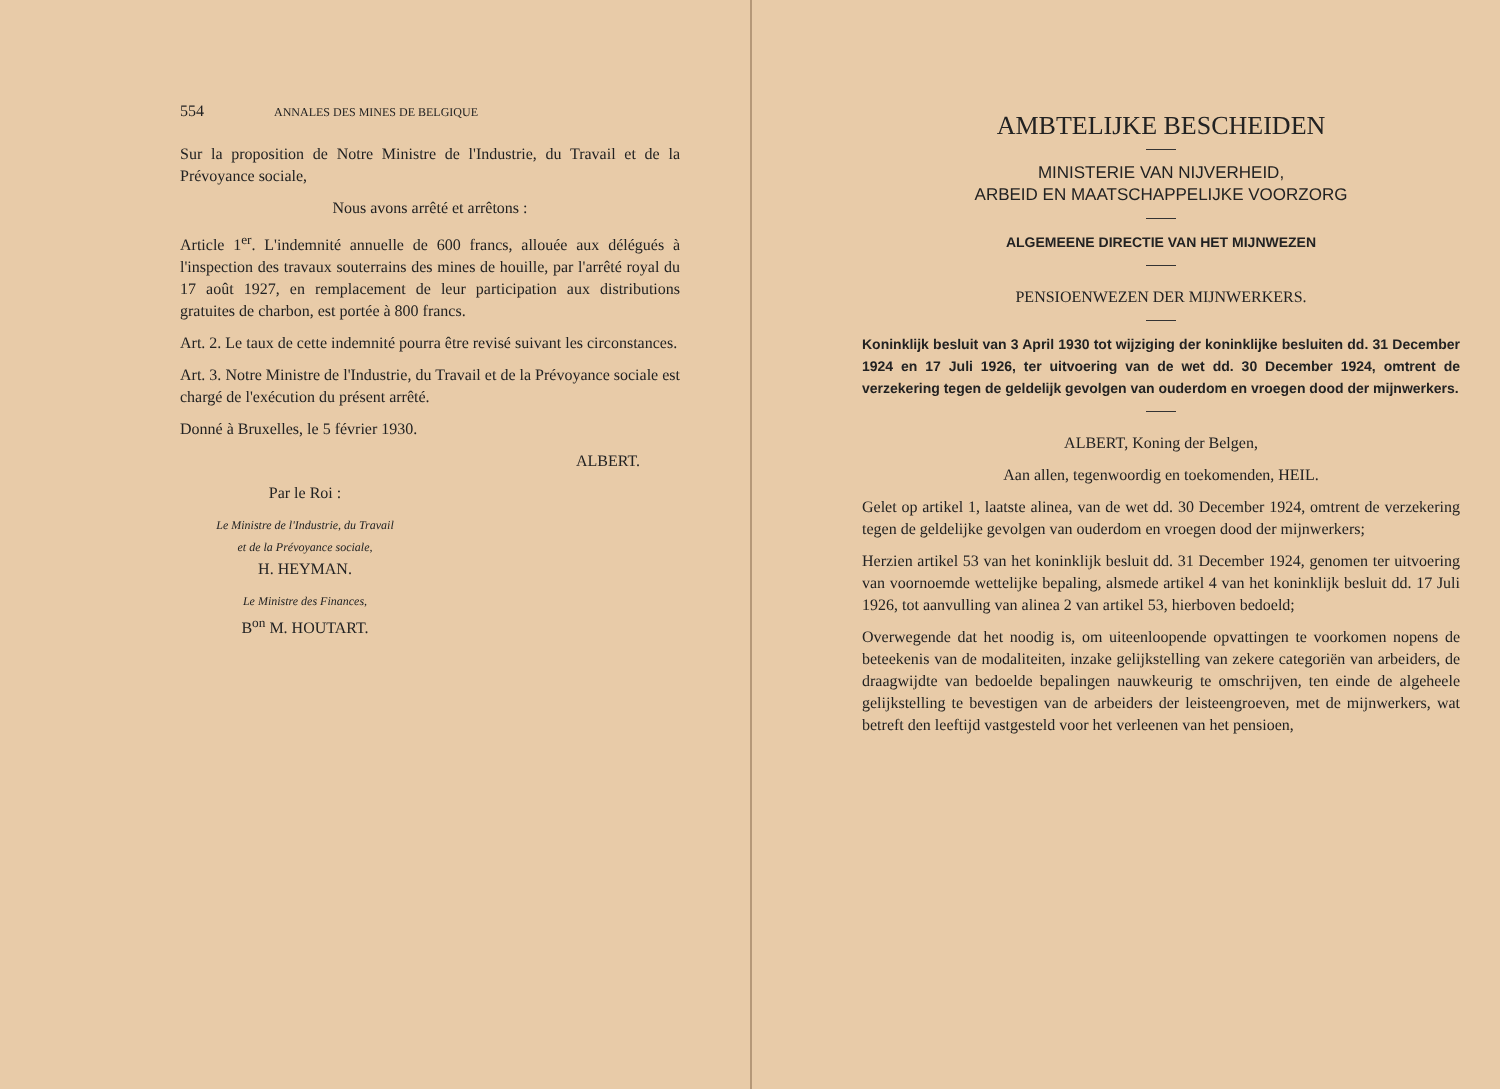554 ANNALES DES MINES DE BELGIQUE
Sur la proposition de Notre Ministre de l'Industrie, du Travail et de la Prévoyance sociale,
Nous avons arrêté et arrêtons :
Article 1<sup>er</sup>. L'indemnité annuelle de 600 francs, allouée aux délégués à l'inspection des travaux souterrains des mines de houille, par l'arrêté royal du 17 août 1927, en remplacement de leur participation aux distributions gratuites de charbon, est portée à 800 francs.
Art. 2. Le taux de cette indemnité pourra être revisé suivant les circonstances.
Art. 3. Notre Ministre de l'Industrie, du Travail et de la Prévoyance sociale est chargé de l'exécution du présent arrêté.
Donné à Bruxelles, le 5 février 1930.
ALBERT.
Par le Roi :
Le Ministre de l'Industrie, du Travail
et de la Prévoyance sociale,
H. HEYMAN.
Le Ministre des Finances,
B<sup>on</sup> M. HOUTART.
AMBTELIJKE BESCHEIDEN
MINISTERIE VAN NIJVERHEID,
ARBEID EN MAATSCHAPPELIJKE VOORZORG
ALGEMEENE DIRECTIE VAN HET MIJNWEZEN
PENSIOENWEZEN DER MIJNWERKERS.
Koninklijk besluit van 3 April 1930 tot wijziging der koninklijke besluiten dd. 31 December 1924 en 17 Juli 1926, ter uitvoering van de wet dd. 30 December 1924, omtrent de verzekering tegen de geldelijk gevolgen van ouderdom en vroegen dood der mijnwerkers.
ALBERT, Koning der Belgen,
Aan allen, tegenwoordig en toekomenden, HEIL.
Gelet op artikel 1, laatste alinea, van de wet dd. 30 December 1924, omtrent de verzekering tegen de geldelijke gevolgen van ouderdom en vroegen dood der mijnwerkers;
Herzien artikel 53 van het koninklijk besluit dd. 31 December 1924, genomen ter uitvoering van voornoemde wettelijke bepaling, alsmede artikel 4 van het koninklijk besluit dd. 17 Juli 1926, tot aanvulling van alinea 2 van artikel 53, hierboven bedoeld;
Overwegende dat het noodig is, om uiteenloopende opvattingen te voorkomen nopens de beteekenis van de modaliteiten, inzake gelijkstelling van zekere categoriën van arbeiders, de draagwijdte van bedoelde bepalingen nauwkeurig te omschrijven, ten einde de algeheele gelijkstelling te bevestigen van de arbeiders der leisteengroeven, met de mijnwerkers, wat betreft den leeftijd vastgesteld voor het verleenen van het pensioen,